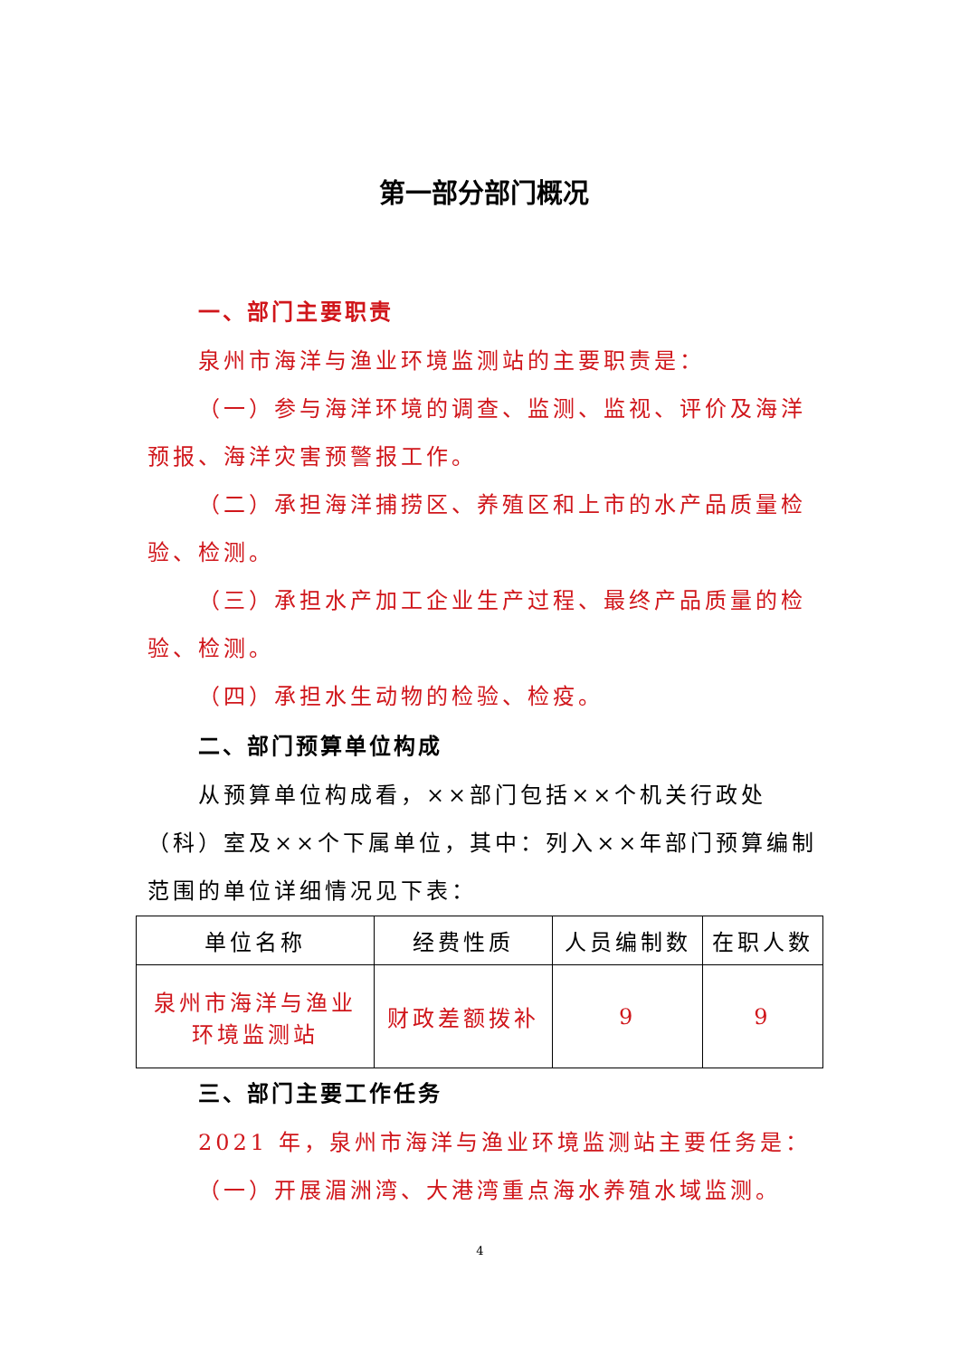第一部分部门概况
一、部门主要职责
泉州市海洋与渔业环境监测站的主要职责是：
（一）参与海洋环境的调查、监测、监视、评价及海洋预报、海洋灾害预警报工作。
（二）承担海洋捕捞区、养殖区和上市的水产品质量检验、检测。
（三）承担水产加工企业生产过程、最终产品质量的检验、检测。
（四）承担水生动物的检验、检疫。
二、部门预算单位构成
从预算单位构成看，××部门包括××个机关行政处（科）室及××个下属单位，其中：列入××年部门预算编制范围的单位详细情况见下表：
| 单位名称 | 经费性质 | 人员编制数 | 在职人数 |
| 泉州市海洋与渔业 环境监测站 | 财政差额拨补 | 9 | 9 |
三、部门主要工作任务
2021 年，泉州市海洋与渔业环境监测站主要任务是：
（一）开展湄洲湾、大港湾重点海水养殖水域监测。
4